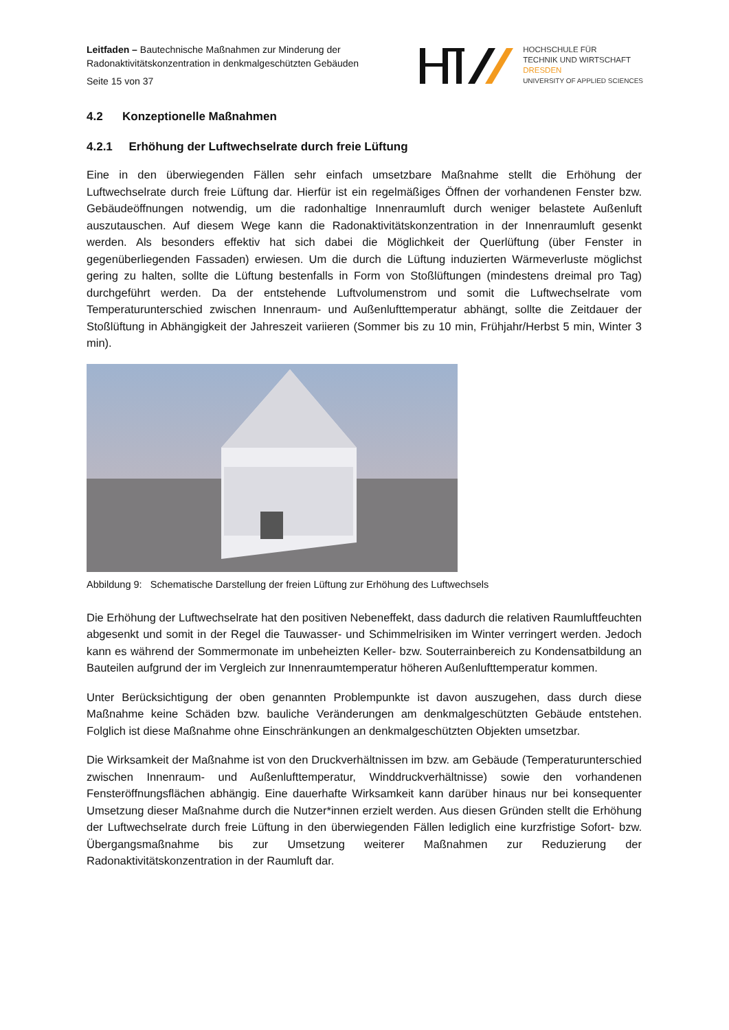Leitfaden – Bautechnische Maßnahmen zur Minderung der
Radonaktivitätskonzentration in denkmalgeschützten Gebäuden
Seite 15 von 37
HOCHSCHULE FÜR
TECHNIK UND WIRTSCHAFT
DRESDEN
UNIVERSITY OF APPLIED SCIENCES
4.2 Konzeptionelle Maßnahmen
4.2.1 Erhöhung der Luftwechselrate durch freie Lüftung
Eine in den überwiegenden Fällen sehr einfach umsetzbare Maßnahme stellt die Erhöhung der Luftwechselrate durch freie Lüftung dar. Hierfür ist ein regelmäßiges Öffnen der vorhandenen Fenster bzw. Gebäudeöffnungen notwendig, um die radonhaltige Innenraumluft durch weniger belastete Außenluft auszutauschen. Auf diesem Wege kann die Radonaktivitätskonzentration in der Innenraumluft gesenkt werden. Als besonders effektiv hat sich dabei die Möglichkeit der Querlüftung (über Fenster in gegenüberliegenden Fassaden) erwiesen. Um die durch die Lüftung induzierten Wärmeverluste möglichst gering zu halten, sollte die Lüftung bestenfalls in Form von Stoßlüftungen (mindestens dreimal pro Tag) durchgeführt werden. Da der entstehende Luftvolumenstrom und somit die Luftwechselrate vom Temperaturunterschied zwischen Innenraum- und Außenlufttemperatur abhängt, sollte die Zeitdauer der Stoßlüftung in Abhängigkeit der Jahreszeit variieren (Sommer bis zu 10 min, Frühjahr/Herbst 5 min, Winter 3 min).
Abbildung 9: Schematische Darstellung der freien Lüftung zur Erhöhung des Luftwechsels
Die Erhöhung der Luftwechselrate hat den positiven Nebeneffekt, dass dadurch die relativen Raumluftfeuchten abgesenkt und somit in der Regel die Tauwasser- und Schimmelrisiken im Winter verringert werden. Jedoch kann es während der Sommermonate im unbeheizten Keller- bzw. Souterrainbereich zu Kondensatbildung an Bauteilen aufgrund der im Vergleich zur Innenraumtemperatur höheren Außenlufttemperatur kommen.
Unter Berücksichtigung der oben genannten Problempunkte ist davon auszugehen, dass durch diese Maßnahme keine Schäden bzw. bauliche Veränderungen am denkmalgeschützten Gebäude entstehen. Folglich ist diese Maßnahme ohne Einschränkungen an denkmalgeschützten Objekten umsetzbar.
Die Wirksamkeit der Maßnahme ist von den Druckverhältnissen im bzw. am Gebäude (Temperaturunterschied zwischen Innenraum- und Außenlufttemperatur, Winddruckverhältnisse) sowie den vorhandenen Fensteröffnungsflächen abhängig. Eine dauerhafte Wirksamkeit kann darüber hinaus nur bei konsequenter Umsetzung dieser Maßnahme durch die Nutzer*innen erzielt werden. Aus diesen Gründen stellt die Erhöhung der Luftwechselrate durch freie Lüftung in den überwiegenden Fällen lediglich eine kurzfristige Sofort- bzw. Übergangsmaßnahme bis zur Umsetzung weiterer Maßnahmen zur Reduzierung der Radonaktivitätskonzentration in der Raumluft dar.